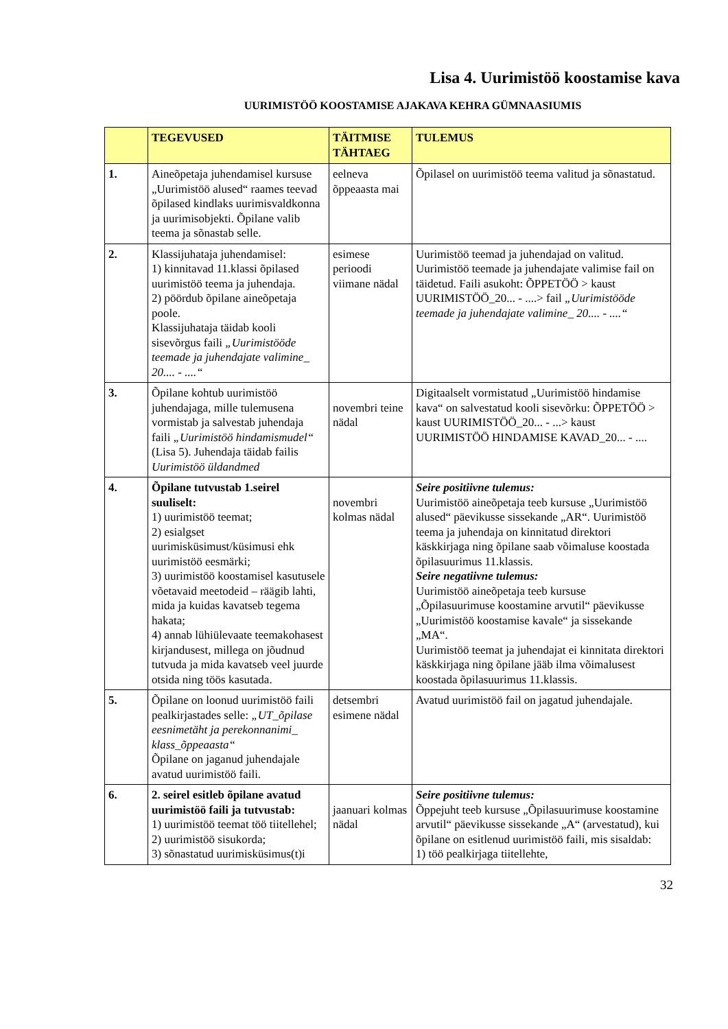Lisa 4. Uurimistöö koostamise kava
UURIMISTÖÖ KOOSTAMISE AJAKAVA KEHRA GÜMNAASIUMIS
| | TEGEVUSED | TÄITMISE TÄHTAEG | TULEMUS |
| --- | --- | --- | --- |
| 1. | Aineõpetaja juhendamisel kursuse „Uurimistöö alused“ raames teevad õpilased kindlaks uurimisvaldkonna ja uurimisobjekti. Õpilane valib teema ja sõnastab selle. | eelneva õppeaasta mai | Õpilasel on uurimistöö teema valitud ja sõnastatud. |
| 2. | Klassijuhataja juhendamisel: 1) kinnitavad 11.klassi õpilased uurimistöö teema ja juhendaja. 2) pöördub õpilane aineõpetaja poole. Klassijuhataja täidab kooli sisevõrgus faili „Uurimistööde teemade ja juhendajate valimine_ 20.... - ....“ | esimese perioodi viimane nädal | Uurimistöö teemad ja juhendajad on valitud. Uurimistöö teemade ja juhendajate valimise fail on täidetud. Faili asukoht: ÕPPETÖÖ > kaust UURIMISTÖÖ_20... - ....> fail „Uurimistööde teemade ja juhendajate valimine_ 20.... - ....“ |
| 3. | Õpilane kohtub uurimistöö juhendajaga, mille tulemusena vormistab ja salvestab juhendaja faili „Uurimistöö hindamismudel“ (Lisa 5). Juhendaja täidab failis Uurimistöö üldandmed | novembri teine nädal | Digitaalselt vormistatud „Uurimistöö hindamise kava“ on salvestatud kooli sisevõrku: ÕPPETÖÖ > kaust UURIMISTÖÖ_20... - ...> kaust UURIMISTÖÖ HINDAMISE KAVAD_20... - .... |
| 4. | Õpilane tutvustab 1.seirel suuliselt: 1) uurimistöö teemat; 2) esialgset uurimisküsimust/küsimusi ehk uurimistöö eesmärki; 3) uurimistöö koostamisel kasutusele võetavaid meetodeid – räägib lahti, mida ja kuidas kavatseb tegema hakata; 4) annab lühiülevaate teemakohasest kirjandusest, millega on jõudnud tutvuda ja mida kavatseb veel juurde otsida ning töös kasutada. | novembri kolmas nädal | Seire positiivne tulemus: Uurimistöö aineõpetaja teeb kursuse „Uurimistöö alused“ päevikusse sissekande „AR“. Uurimistöö teema ja juhendaja on kinnitatud direktori käskkirjaga ning õpilane saab võimaluse koostada õpilasuurimus 11.klassis. Seire negatiivne tulemus: Uurimistöö aineõpetaja teeb kursuse „Õpilasuurimuse koostamine arvutil“ päevikusse „Uurimistöö koostamise kavale“ ja sissekande „MA“. Uurimistöö teemat ja juhendajat ei kinnitata direktori käskkirjaga ning õpilane jääb ilma võimalusest koostada õpilasuurimus 11.klassis. |
| 5. | Õpilane on loonud uurimistöö faili pealkirjastades selle: „UT_õpilase eesnimetäht ja perekonnanimi_ klass_õppeaasta“ Õpilane on jaganud juhendajale avatud uurimistöö faili. | detsembri esimene nädal | Avatud uurimistöö fail on jagatud juhendajale. |
| 6. | 2. seirel esitleb õpilane avatud uurimistöö faili ja tutvustab: 1) uurimistöö teemat töö tiitellehel; 2) uurimistöö sisukorda; 3) sõnastatud uurimisküsimus(t)i | jaanuari kolmas nädal | Seire positiivne tulemus: Õppejuht teeb kursuse „Õpilasuurimuse koostamine arvutil“ päevikusse sissekande „A“ (arvestatud), kui õpilane on esitlenud uurimistöö faili, mis sisaldab: 1) töö pealkirjaga tiitellehte, |
32